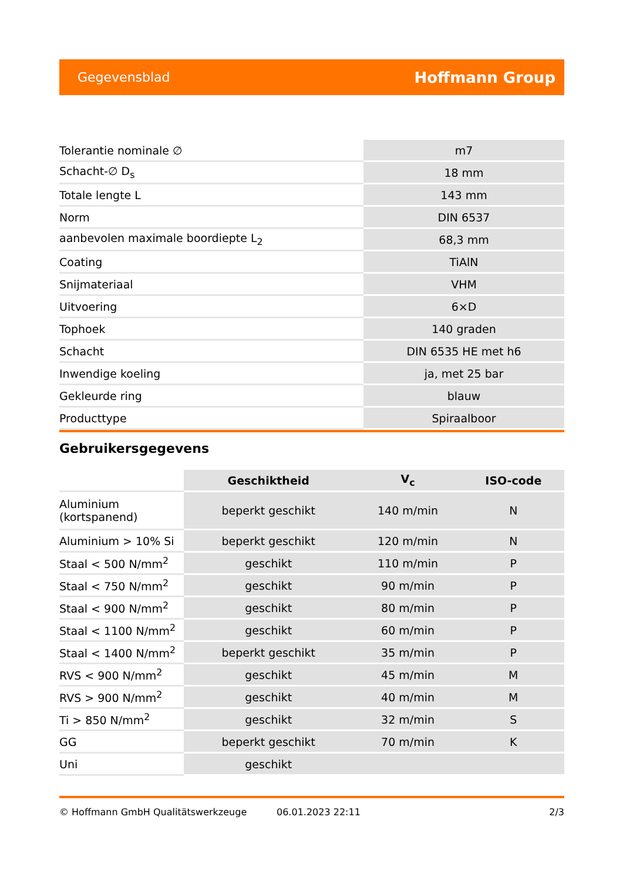Gegevensblad Hoffmann Group
| Tolerantie nominale ∅ | m7 |
| Schacht-∅ D<sub>s</sub> | 18 mm |
| Totale lengte L | 143 mm |
| Norm | DIN 6537 |
| aanbevolen maximale boordiepte L<sub>2</sub> | 68,3 mm |
| Coating | TiAlN |
| Snijmateriaal | VHM |
| Uitvoering | 6×D |
| Tophoek | 140 graden |
| Schacht | DIN 6535 HE met h6 |
| Inwendige koeling | ja, met 25 bar |
| Gekleurde ring | blauw |
| Producttype | Spiraalboor |
Gebruikersgegevens
| | Geschiktheid | V<sub>c</sub> | ISO-code |
| --- | --- | --- | --- |
| Aluminium (kortspanend) | beperkt geschikt | 140 m/min | N |
| Aluminium > 10% Si | beperkt geschikt | 120 m/min | N |
| Staal < 500 N/mm<sup>2</sup> | geschikt | 110 m/min | P |
| Staal < 750 N/mm<sup>2</sup> | geschikt | 90 m/min | P |
| Staal < 900 N/mm<sup>2</sup> | geschikt | 80 m/min | P |
| Staal < 1100 N/mm<sup>2</sup> | geschikt | 60 m/min | P |
| Staal < 1400 N/mm<sup>2</sup> | beperkt geschikt | 35 m/min | P |
| RVS < 900 N/mm<sup>2</sup> | geschikt | 45 m/min | M |
| RVS > 900 N/mm<sup>2</sup> | geschikt | 40 m/min | M |
| Ti > 850 N/mm<sup>2</sup> | geschikt | 32 m/min | S |
| GG | beperkt geschikt | 70 m/min | K |
| Uni | geschikt | | |
© Hoffmann GmbH Qualitätswerkzeuge 06.01.2023 22:11 2/3